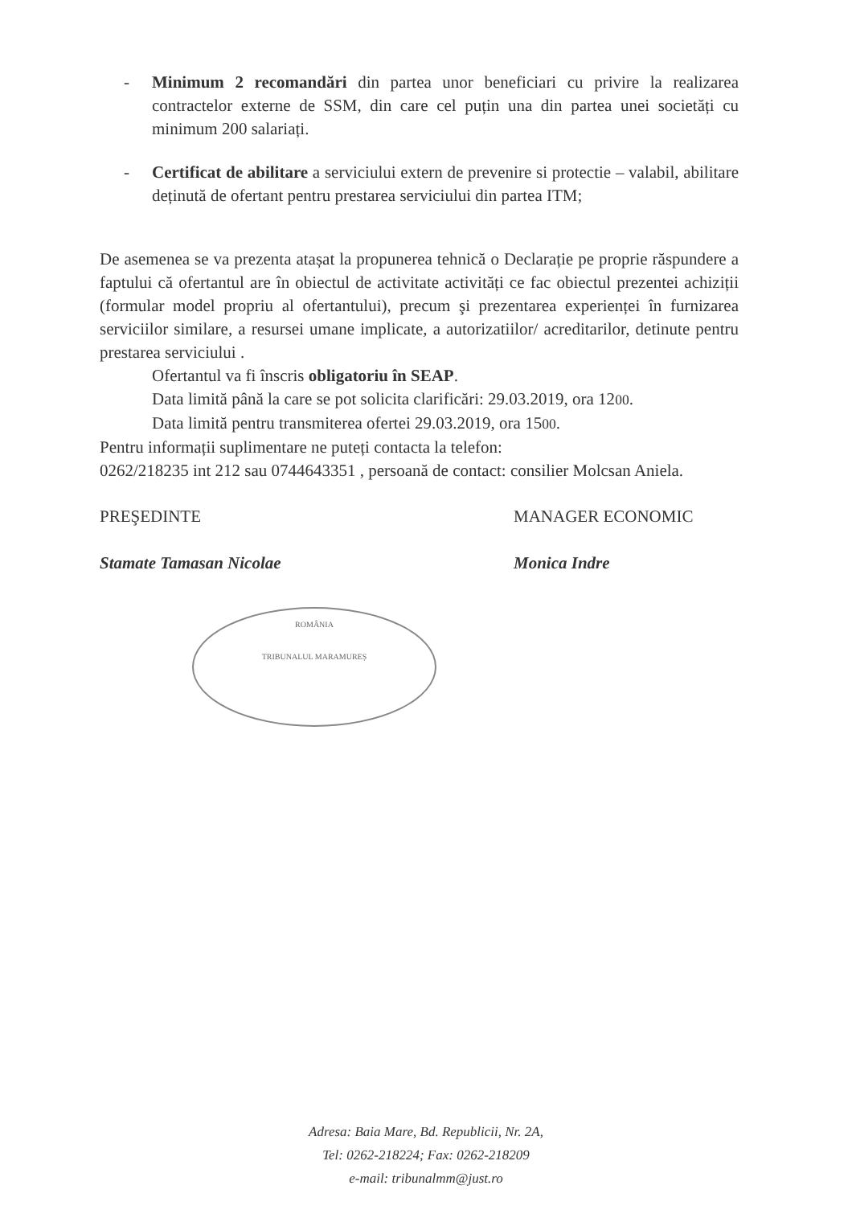- Minimum 2 recomandări din partea unor beneficiari cu privire la realizarea contractelor externe de SSM, din care cel puțin una din partea unei societăți cu minimum 200 salariați.
- Certificat de abilitare a serviciului extern de prevenire si protectie – valabil, abilitare deținută de ofertant pentru prestarea serviciului din partea ITM;
De asemenea se va prezenta atașat la propunerea tehnică o Declarație pe proprie răspundere a faptului că ofertantul are în obiectul de activitate activități ce fac obiectul prezentei achiziții (formular model propriu al ofertantului), precum şi prezentarea experienței în furnizarea serviciilor similare, a resursei umane implicate, a autorizatiilor/ acreditarilor, detinute pentru prestarea serviciului .
Ofertantul va fi înscris obligatoriu în SEAP.
Data limită până la care se pot solicita clarificări: 29.03.2019, ora 1200.
Data limită pentru transmiterea ofertei 29.03.2019, ora 1500.
Pentru informații suplimentare ne puteți contacta la telefon:
0262/218235 int 212 sau 0744643351 , persoană de contact: consilier Molcsan Aniela.
PREŞEDINTE
Stamate Tamasan Nicolae
ROMÂNIA
TRIBUNALUL MARAMUREȘ
MANAGER ECONOMIC
Monica Indre
Adresa: Baia Mare, Bd. Republicii, Nr. 2A,
Tel: 0262-218224; Fax: 0262-218209
e-mail: tribunalmm@just.ro